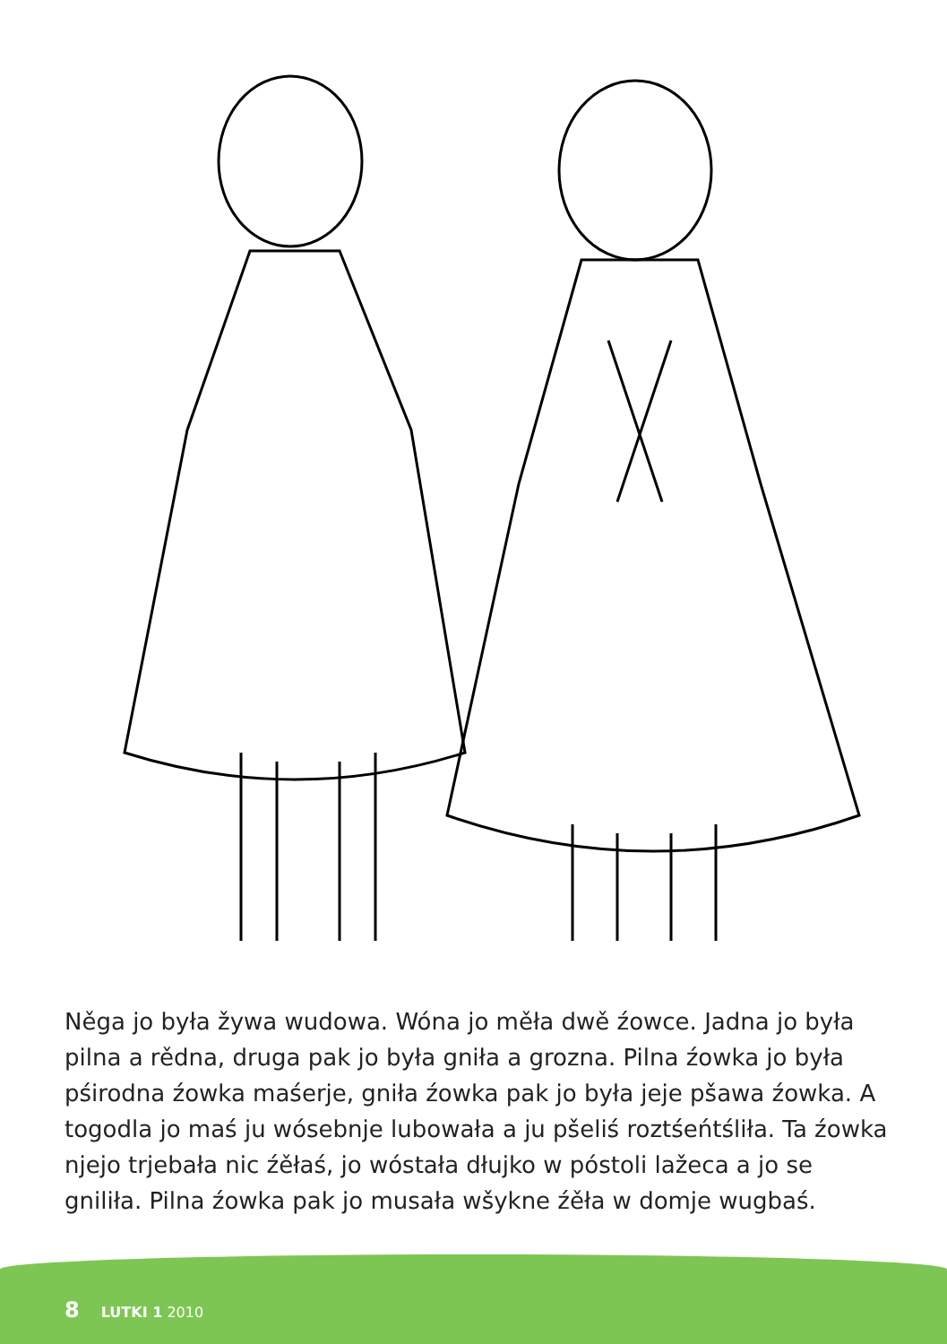Něga jo była žywa wudowa. Wóna jo měła dwě źowce. Jadna jo była pilna a rědna, druga pak jo była gniła a grozna. Pilna źowka jo była pśirodna źowka maśerje, gniła źowka pak jo była jeje pšawa źowka. A togodla jo maś ju wósebnje lubowała a ju pšeliś roztśeńtśliła. Ta źowka njejo trjebała nic źěłaś, jo wóstała dłujko w póstoli lažeca a jo se gniliła. Pilna źowka pak jo musała wšykne źěła w domje wugbaś.
8 LUTKI 1 2010